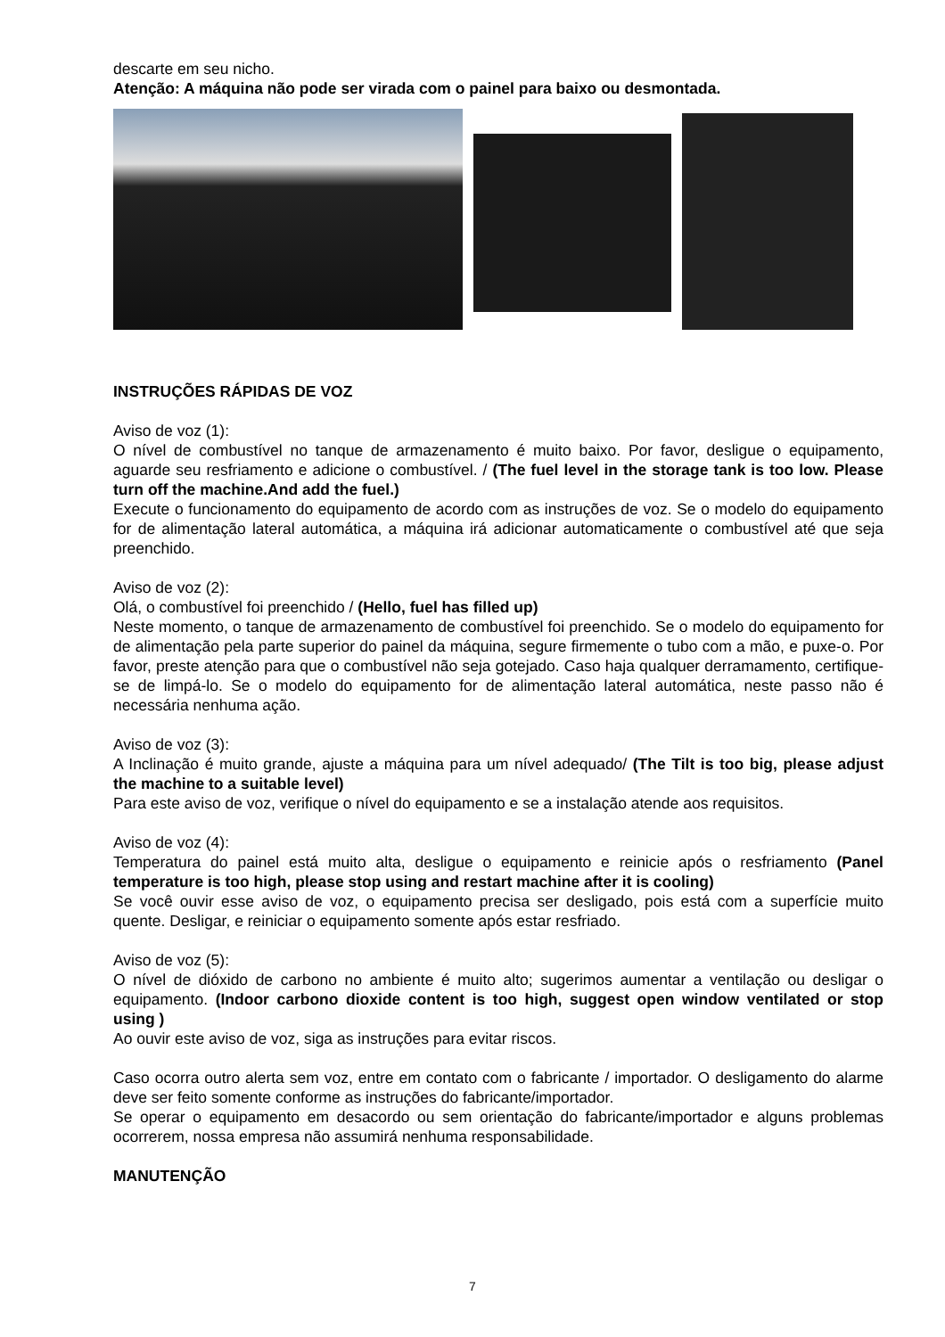descarte em seu nicho.
Atenção: A máquina não pode ser virada com o painel para baixo ou desmontada.
INSTRUÇÕES RÁPIDAS DE VOZ
Aviso de voz (1):
O nível de combustível no tanque de armazenamento é muito baixo. Por favor, desligue o equipamento, aguarde seu resfriamento e adicione o combustível. / (The fuel level in the storage tank is too low. Please turn off the machine.And add the fuel.)
Execute o funcionamento do equipamento de acordo com as instruções de voz. Se o modelo do equipamento for de alimentação lateral automática, a máquina irá adicionar automaticamente o combustível até que seja preenchido.
Aviso de voz (2):
Olá, o combustível foi preenchido / (Hello, fuel has filled up)
Neste momento, o tanque de armazenamento de combustível foi preenchido. Se o modelo do equipamento for de alimentação pela parte superior do painel da máquina, segure firmemente o tubo com a mão, e puxe-o. Por favor, preste atenção para que o combustível não seja gotejado. Caso haja qualquer derramamento, certifique-se de limpá-lo. Se o modelo do equipamento for de alimentação lateral automática, neste passo não é necessária nenhuma ação.
Aviso de voz (3):
A Inclinação é muito grande, ajuste a máquina para um nível adequado/ (The Tilt is too big, please adjust the machine to a suitable level)
Para este aviso de voz, verifique o nível do equipamento e se a instalação atende aos requisitos.
Aviso de voz (4):
Temperatura do painel está muito alta, desligue o equipamento e reinicie após o resfriamento (Panel temperature is too high, please stop using and restart machine after it is cooling)
Se você ouvir esse aviso de voz, o equipamento precisa ser desligado, pois está com a superfície muito quente. Desligar, e reiniciar o equipamento somente após estar resfriado.
Aviso de voz (5):
O nível de dióxido de carbono no ambiente é muito alto; sugerimos aumentar a ventilação ou desligar o equipamento. (Indoor carbono dioxide content is too high, suggest open window ventilated or stop using )
Ao ouvir este aviso de voz, siga as instruções para evitar riscos.
Caso ocorra outro alerta sem voz, entre em contato com o fabricante / importador. O desligamento do alarme deve ser feito somente conforme as instruções do fabricante/importador.
Se operar o equipamento em desacordo ou sem orientação do fabricante/importador e alguns problemas ocorrerem, nossa empresa não assumirá nenhuma responsabilidade.
MANUTENÇÃO
7